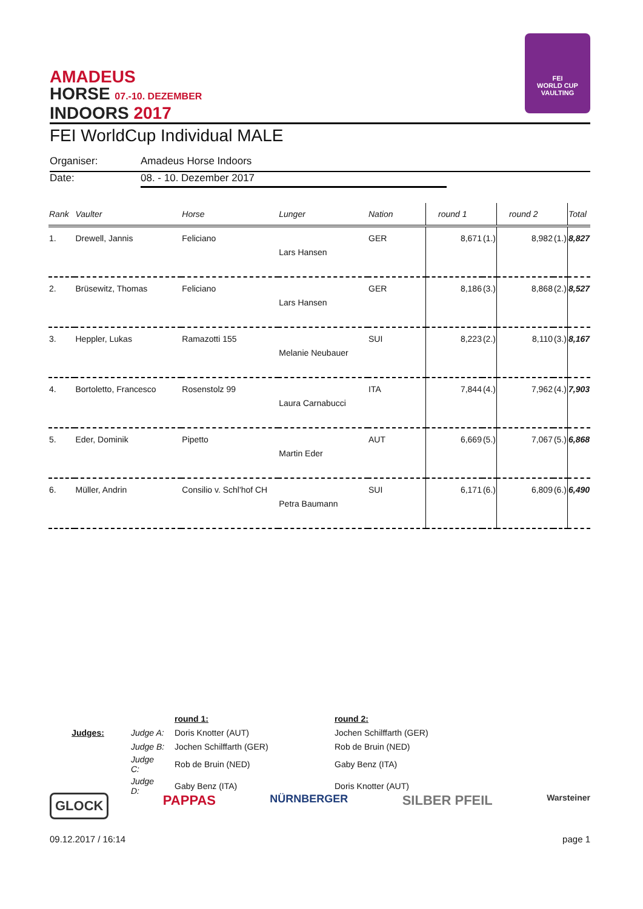AMADEUS
HORSE 07.-10. DEZEMBER
INDOORS 2017
FEI
WORLD CUP
VAULTING
FEI WorldCup Individual MALE
Organiser: Amadeus Horse Indoors
Date: 08. - 10. Dezember 2017
| Rank | Vaulter | Horse | Lunger | Nation | round 1 | | round 2 | | Total |
| --- | --- | --- | --- | --- | --- | --- | --- | --- | --- |
| 1. | Drewell, Jannis | Feliciano | Lars Hansen | GER | 8,671 | (1.) | 8,982 | (1.) | 8,827 |
| 2. | Brüsewitz, Thomas | Feliciano | Lars Hansen | GER | 8,186 | (3.) | 8,868 | (2.) | 8,527 |
| 3. | Heppler, Lukas | Ramazotti 155 | Melanie Neubauer | SUI | 8,223 | (2.) | 8,110 | (3.) | 8,167 |
| 4. | Bortoletto, Francesco | Rosenstolz 99 | Laura Carnabucci | ITA | 7,844 | (4.) | 7,962 | (4.) | 7,903 |
| 5. | Eder, Dominik | Pipetto | Martin Eder | AUT | 6,669 | (5.) | 7,067 | (5.) | 6,868 |
| 6. | Müller, Andrin | Consilio v. Schl'hof CH | Petra Baumann | SUI | 6,171 | (6.) | 6,809 | (6.) | 6,490 |
| | | round 1: | round 2: |
| Judges: | Judge A: | Doris Knotter (AUT) | Jochen Schilffarth (GER) |
| | Judge B: | Jochen Schilffarth (GER) | Rob de Bruin (NED) |
| | Judge C: | Rob de Bruin (NED) | Gaby Benz (ITA) |
| | Judge D: | Gaby Benz (ITA) | Doris Knotter (AUT) |
GLOCK PAPPAS NÜRNBERGER SILBER PFEIL Warsteiner
09.12.2017 / 16:14 page 1